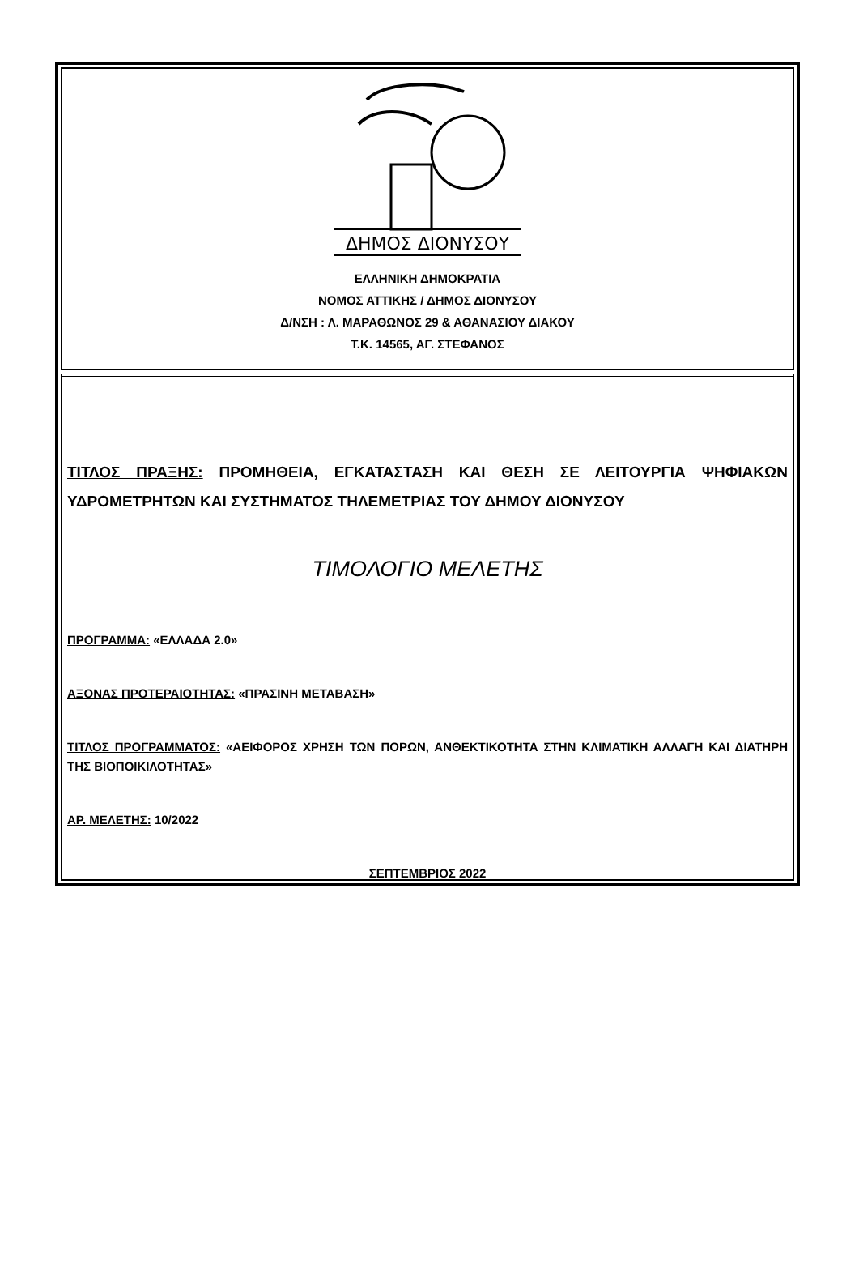ΔΗΜΟΣ ΔΙΟΝΥΣΟΥ
ΕΛΛΗΝΙΚΗ ΔΗΜΟΚΡΑΤΙΑ
ΝΟΜΟΣ ΑΤΤΙΚΗΣ / ΔΗΜΟΣ ΔΙΟΝΥΣΟΥ
Δ/ΝΣΗ : Λ. ΜΑΡΑΘΩΝΟΣ 29 & ΑΘΑΝΑΣΙΟΥ ΔΙΑΚΟΥ
Τ.Κ. 14565, ΑΓ. ΣΤΕΦΑΝΟΣ
ΤΙΤΛΟΣ ΠΡΑΞΗΣ: ΠΡΟΜΗΘΕΙΑ, ΕΓΚΑΤΑΣΤΑΣΗ ΚΑΙ ΘΕΣΗ ΣΕ ΛΕΙΤΟΥΡΓΙΑ ΨΗΦΙΑΚΩΝ ΥΔΡΟΜΕΤΡΗΤΩΝ ΚΑΙ ΣΥΣΤΗΜΑΤΟΣ ΤΗΛΕΜΕΤΡΙΑΣ ΤΟΥ ΔΗΜΟΥ ΔΙΟΝΥΣΟΥ
ΤΙΜΟΛΟΓΙΟ ΜΕΛΕΤΗΣ
ΠΡΟΓΡΑΜΜΑ: «ΕΛΛΑΔΑ 2.0»
ΑΞΟΝΑΣ ΠΡΟΤΕΡΑΙΟΤΗΤΑΣ: «ΠΡΑΣΙΝΗ ΜΕΤΑΒΑΣΗ»
ΤΙΤΛΟΣ ΠΡΟΓΡΑΜΜΑΤΟΣ: «ΑΕΙΦΟΡΟΣ ΧΡΗΣΗ ΤΩΝ ΠΟΡΩΝ, ΑΝΘΕΚΤΙΚΟΤΗΤΑ ΣΤΗΝ ΚΛΙΜΑΤΙΚΗ ΑΛΛΑΓΗ ΚΑΙ ΔΙΑΤΗΡΗ ΤΗΣ ΒΙΟΠΟΙΚΙΛΟΤΗΤΑΣ»
ΑΡ. ΜΕΛΕΤΗΣ: 10/2022
ΣΕΠΤΕΜΒΡΙΟΣ 2022